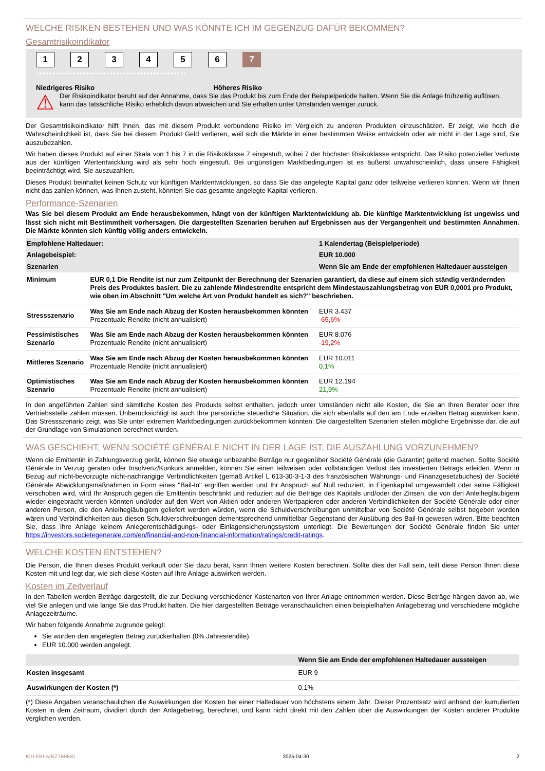WELCHE RISIKEN BESTEHEN UND WAS KÖNNTE ICH IM GEGENZUG DAFÜR BEKOMMEN?
Gesamtrisikoindikator
123456 7
‹••••••••••••••••••••••••••••••••••••••••••››
Niedrigeres Risiko Höheres Risiko
⚠ Der Risikoindikator beruht auf der Annahme, dass Sie das Produkt bis zum Ende der Beispielperiode halten. Wenn Sie die Anlage frühzeitig auflösen, kann das tatsächliche Risiko erheblich davon abweichen und Sie erhalten unter Umständen weniger zurück.
Der Gesamtrisikoindikator hilft Ihnen, das mit diesem Produkt verbundene Risiko im Vergleich zu anderen Produkten einzuschätzen. Er zeigt, wie hoch die Wahrscheinlichkeit ist, dass Sie bei diesem Produkt Geld verlieren, weil sich die Märkte in einer bestimmten Weise entwickeln oder wir nicht in der Lage sind, Sie auszubezahlen.
Wir haben dieses Produkt auf einer Skala von 1 bis 7 in die Risikoklasse 7 eingestuft, wobei 7 der höchsten Risikoklasse entspricht. Das Risiko potenzieller Verluste aus der künftigen Wertentwicklung wird als sehr hoch eingestuft. Bei ungünstigen Marktbedingungen ist es äußerst unwahrscheinlich, dass unsere Fähigkeit beeinträchtigt wird, Sie auszuzahlen.
Dieses Produkt beinhaltet keinen Schutz vor künftigen Marktentwicklungen, so dass Sie das angelegte Kapital ganz oder teilweise verlieren können. Wenn wir Ihnen nicht das zahlen können, was Ihnen zusteht, könnten Sie das gesamte angelegte Kapital verlieren.
Performance-Szenarien
Was Sie bei diesem Produkt am Ende herausbekommen, hängt von der künftigen Marktentwicklung ab. Die künftige Marktentwicklung ist ungewiss und lässt sich nicht mit Bestimmtheit vorhersagen. Die dargestellten Szenarien beruhen auf Ergebnissen aus der Vergangenheit und bestimmten Annahmen. Die Märkte könnten sich künftig völlig anders entwickeln.
| Empfohlene Haltedauer: | | 1 Kalendertag (Beispielperiode) |
| --- | --- | --- |
| Anlagebeispiel: | | EUR 10.000 |
| Szenarien | | Wenn Sie am Ende der empfohlenen Haltedauer aussteigen |
| Minimum | EUR 0,1 Die Rendite ist nur zum Zeitpunkt der Berechnung der Szenarien garantiert, da diese auf einem sich ständig verändernden Preis des Produktes basiert. Die zu zahlende Mindestrendite entspricht dem Mindestauszahlungsbetrag von EUR 0,0001 pro Produkt, wie oben im Abschnitt "Um welche Art von Produkt handelt es sich?" beschrieben. | |
| Stressszenario | Was Sie am Ende nach Abzug der Kosten herausbekommen könnten Prozentuale Rendite (nicht annualisiert) | EUR 3.437 -65,6% |
| Pessimistisches Szenario | Was Sie am Ende nach Abzug der Kosten herausbekommen könnten Prozentuale Rendite (nicht annualisiert) | EUR 8.076 -19,2% |
| Mittleres Szenario | Was Sie am Ende nach Abzug der Kosten herausbekommen könnten Prozentuale Rendite (nicht annualisiert) | EUR 10.011 0,1% |
| Optimistisches Szenario | Was Sie am Ende nach Abzug der Kosten herausbekommen könnten Prozentuale Rendite (nicht annualisiert) | EUR 12.194 21,9% |
In den angeführten Zahlen sind sämtliche Kosten des Produkts selbst enthalten, jedoch unter Umständen nicht alle Kosten, die Sie an Ihren Berater oder Ihre Vertriebsstelle zahlen müssen. Unberücksichtigt ist auch Ihre persönliche steuerliche Situation, die sich ebenfalls auf den am Ende erzielten Betrag auswirken kann. Das Stressszenario zeigt, was Sie unter extremen Marktbedingungen zurückbekommen könnten. Die dargestellten Szenarien stellen mögliche Ergebnisse dar, die auf der Grundlage von Simulationen berechnet wurden.
WAS GESCHIEHT, WENN SOCIÉTÉ GÉNÉRALE NICHT IN DER LAGE IST, DIE AUSZAHLUNG VORZUNEHMEN?
Wenn die Emittentin in Zahlungsverzug gerät, können Sie etwaige unbezahlte Beträge nur gegenüber Société Générale (die Garantin) geltend machen. Sollte Société Générale in Verzug geraten oder Insolvenz/Konkurs anmelden, können Sie einen teilweisen oder vollständigen Verlust des investierten Betrags erleiden. Wenn in Bezug auf nicht-bevorzugte nicht-nachrangige Verbindlichkeiten (gemäß Artikel L 613-30-3-1-3 des französischen Währungs- und Finanzgesetzbuches) der Société Générale Abwicklungsmaßnahmen in Form eines "Bail-In" ergriffen werden und Ihr Anspruch auf Null reduziert, in Eigenkapital umgewandelt oder seine Fälligkeit verschoben wird, wird Ihr Anspruch gegen die Emittentin beschränkt und reduziert auf die Beträge des Kapitals und/oder der Zinsen, die von den Anleihegläubigern wieder eingebracht werden könnten und/oder auf den Wert von Aktien oder anderen Wertpapieren oder anderen Verbindlichkeiten der Société Générale oder einer anderen Person, die den Anleihegläubigern geliefert werden würden, wenn die Schuldverschreibungen unmittelbar von Société Générale selbst begeben worden wären und Verbindlichkeiten aus diesen Schuldverschreibungen dementsprechend unmittelbar Gegenstand der Ausübung des Bail-In gewesen wären. Bitte beachten Sie, dass Ihre Anlage keinem Anlegerentschädigungs- oder Einlagensicherungssystem unterliegt. Die Bewertungen der Société Générale finden Sie unter https://investors.societegenerale.com/en/financial-and-non-financial-information/ratings/credit-ratings.
WELCHE KOSTEN ENTSTEHEN?
Die Person, die Ihnen dieses Produkt verkauft oder Sie dazu berät, kann Ihnen weitere Kosten berechnen. Sollte dies der Fall sein, teilt diese Person Ihnen diese Kosten mit und legt dar, wie sich diese Kosten auf Ihre Anlage auswirken werden.
Kosten im Zeitverlauf
In den Tabellen werden Beträge dargestellt, die zur Deckung verschiedener Kostenarten von Ihrer Anlage entnommen werden. Diese Beträge hängen davon ab, wie viel Sie anlegen und wie lange Sie das Produkt halten. Die hier dargestellten Beträge veranschaulichen einen beispielhaften Anlagebetrag und verschiedene mögliche Anlagezeiträume.
Wir haben folgende Annahme zugrunde gelegt:
Sie würden den angelegten Betrag zurückerhalten (0% Jahresrendite).
EUR 10.000 werden angelegt.
| | Wenn Sie am Ende der empfohlenen Haltedauer aussteigen |
| --- | --- |
| Kosten insgesamt | EUR 9 |
| Auswirkungen der Kosten (*) | 0,1% |
(*) Diese Angaben veranschaulichen die Auswirkungen der Kosten bei einer Haltedauer von höchstens einem Jahr. Dieser Prozentsatz wird anhand der kumulierten Kosten in dem Zeitraum, dividiert durch den Anlagebetrag, berechnet, und kann nicht direkt mit den Zahlen über die Auswirkungen der Kosten anderer Produkte verglichen werden.
KID-FBI-wrKZ7B0EKr 2025-04-30 2